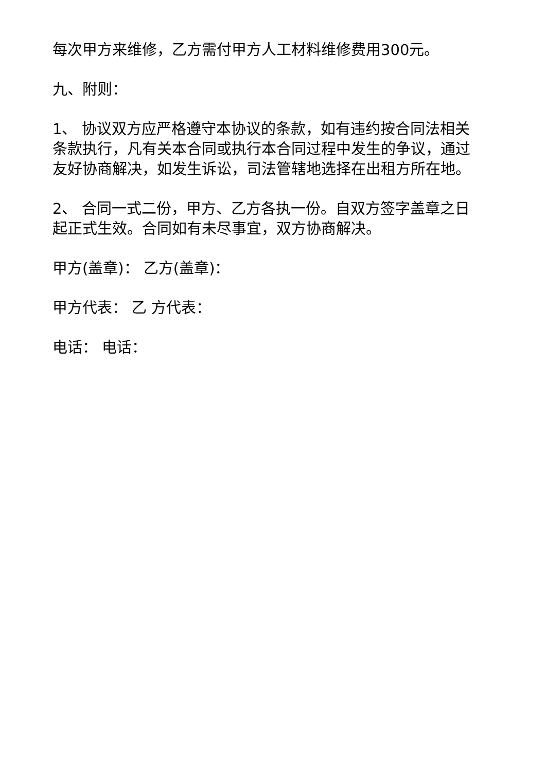每次甲方来维修，乙方需付甲方人工材料维修费用300元。
九、附则：
1、 协议双方应严格遵守本协议的条款，如有违约按合同法相关条款执行，凡有关本合同或执行本合同过程中发生的争议，通过友好协商解决，如发生诉讼，司法管辖地选择在出租方所在地。
2、 合同一式二份，甲方、乙方各执一份。自双方签字盖章之日起正式生效。合同如有未尽事宜，双方协商解决。
甲方(盖章)： 乙方(盖章)：
甲方代表： 乙 方代表：
电话： 电话：